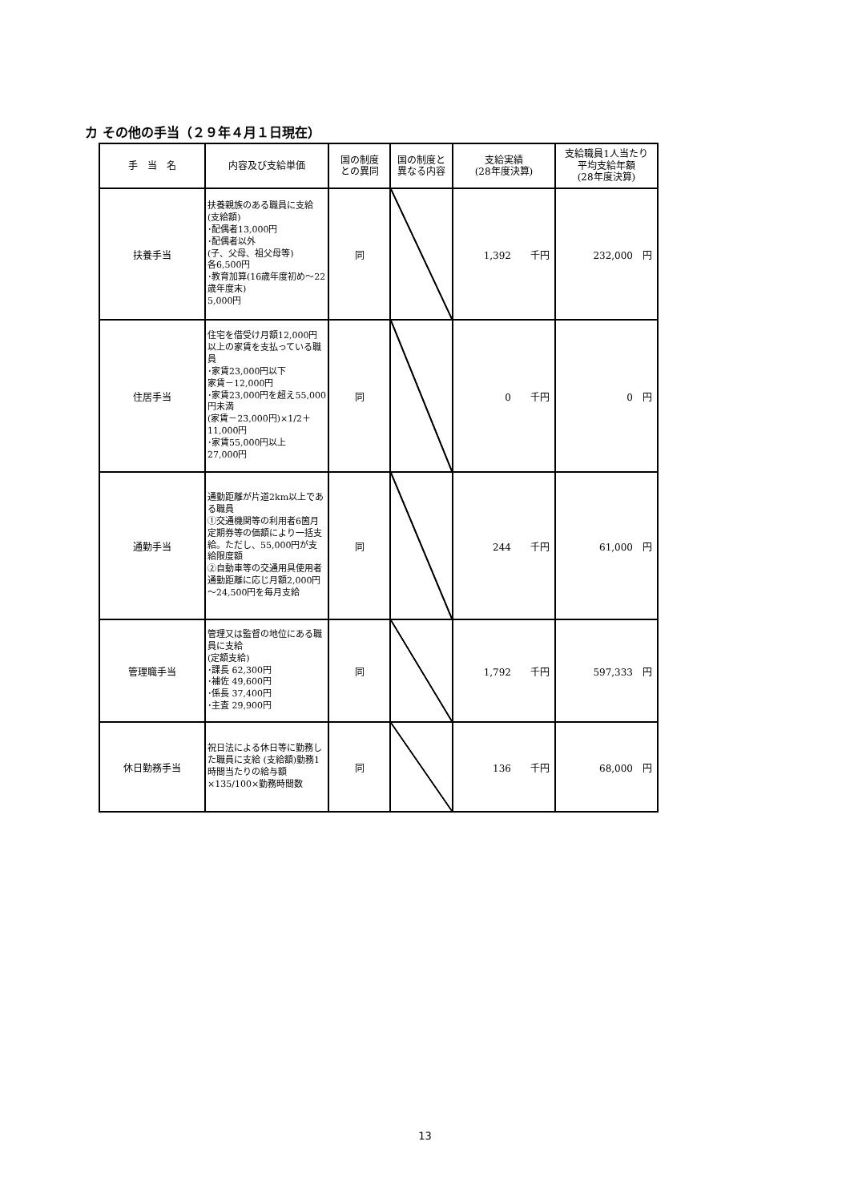カ その他の手当（２９年４月１日現在）
| 手 当 名 | 内容及び支給単価 | 国の制度 との異同 | 国の制度と 異なる内容 | 支給実績 (28年度決算) | 支給職員1人当たり 平均支給年額 (28年度決算) |
| --- | --- | --- | --- | --- | --- |
| 扶養手当 | 扶養親族のある職員に支給 (支給額) ･配偶者13,000円 ･配偶者以外 (子、父母、祖父母等) 各6,500円 ･教育加算(16歳年度初め～22歳年度末) 5,000円 | 同 | | 1,392 千円 | 232,000 円 |
| 住居手当 | 住宅を借受け月額12,000円以上の家賃を支払っている職員 ･家賃23,000円以下 家賃－12,000円 ･家賃23,000円を超え55,000円未満 (家賃－23,000円)×1/2＋11,000円 ･家賃55,000円以上 27,000円 | 同 | | 0 千円 | 0 円 |
| 通勤手当 | 通勤距離が片道2km以上である職員 ①交通機関等の利用者6箇月定期券等の価額により一括支給。ただし、55,000円が支給限度額 ②自動車等の交通用具使用者 通勤距離に応じ月額2,000円～24,500円を毎月支給 | 同 | | 244 千円 | 61,000 円 |
| 管理職手当 | 管理又は監督の地位にある職員に支給 (定額支給) ･課長 62,300円 ･補佐 49,600円 ･係長 37,400円 ･主査 29,900円 | 同 | | 1,792 千円 | 597,333 円 |
| 休日勤務手当 | 祝日法による休日等に勤務した職員に支給 (支給額)勤務1時間当たりの給与額×135/100×勤務時間数 | 同 | | 136 千円 | 68,000 円 |
13